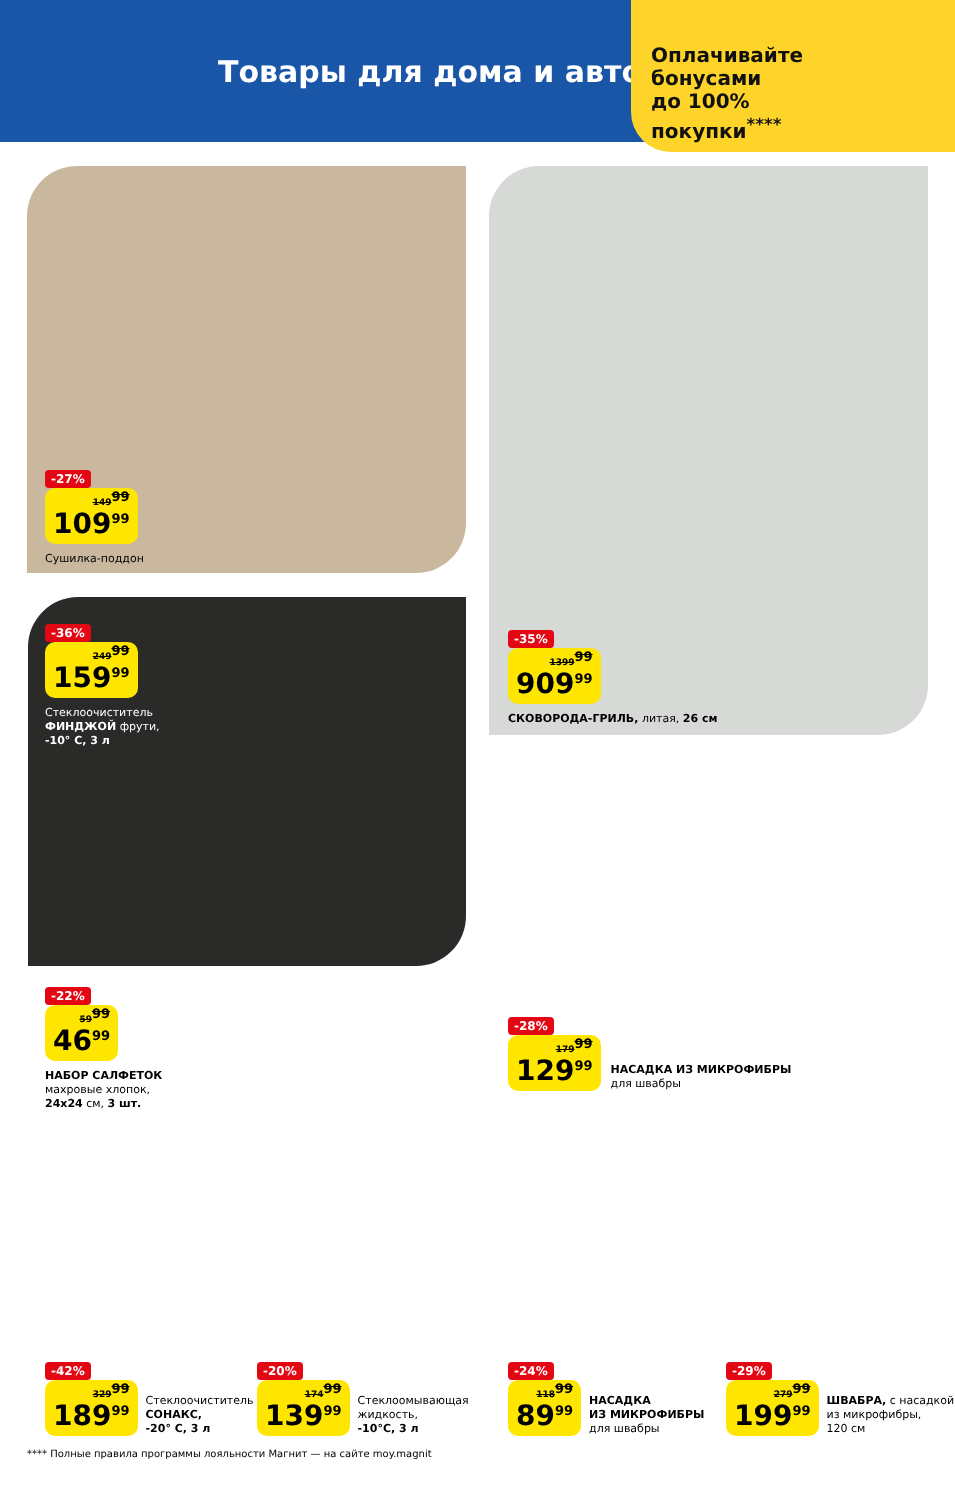Товары для дома и авто
Оплачивайте
бонусами
до 100%
покупки<sup>****</sup>
-27%
149<sup>99</sup> 109<sup>99</sup>
Сушилка-поддон
-35%
1399<sup>99</sup> 909<sup>99</sup>
СКОВОРОДА-ГРИЛЬ, литая, 26 см
-36%
249<sup>99</sup> 159<sup>99</sup>
Стеклоочиститель
ФИНДЖОЙ фрути,
-10° С, 3 л
-22%
59<sup>99</sup> 46<sup>99</sup>
НАБОР САЛФЕТОК
махровые хлопок,
24х24 см, 3 шт.
-28%
179<sup>99</sup> 129<sup>99</sup>
НАСАДКА ИЗ МИКРОФИБРЫ
для швабры
-42%
329<sup>99</sup> 189<sup>99</sup>
Стеклоочиститель
СОНАКС,
-20° С, 3 л
-20%
174<sup>99</sup> 139<sup>99</sup>
Стеклоомывающая
жидкость,
-10°С, 3 л
-24%
118<sup>99</sup> 89<sup>99</sup>
НАСАДКА
ИЗ МИКРОФИБРЫ
для швабры
-29%
279<sup>99</sup> 199<sup>99</sup>
ШВАБРА, с насадкой
из микрофибры,
120 см
**** Полные правила программы лояльности Магнит — на сайте moy.magnit